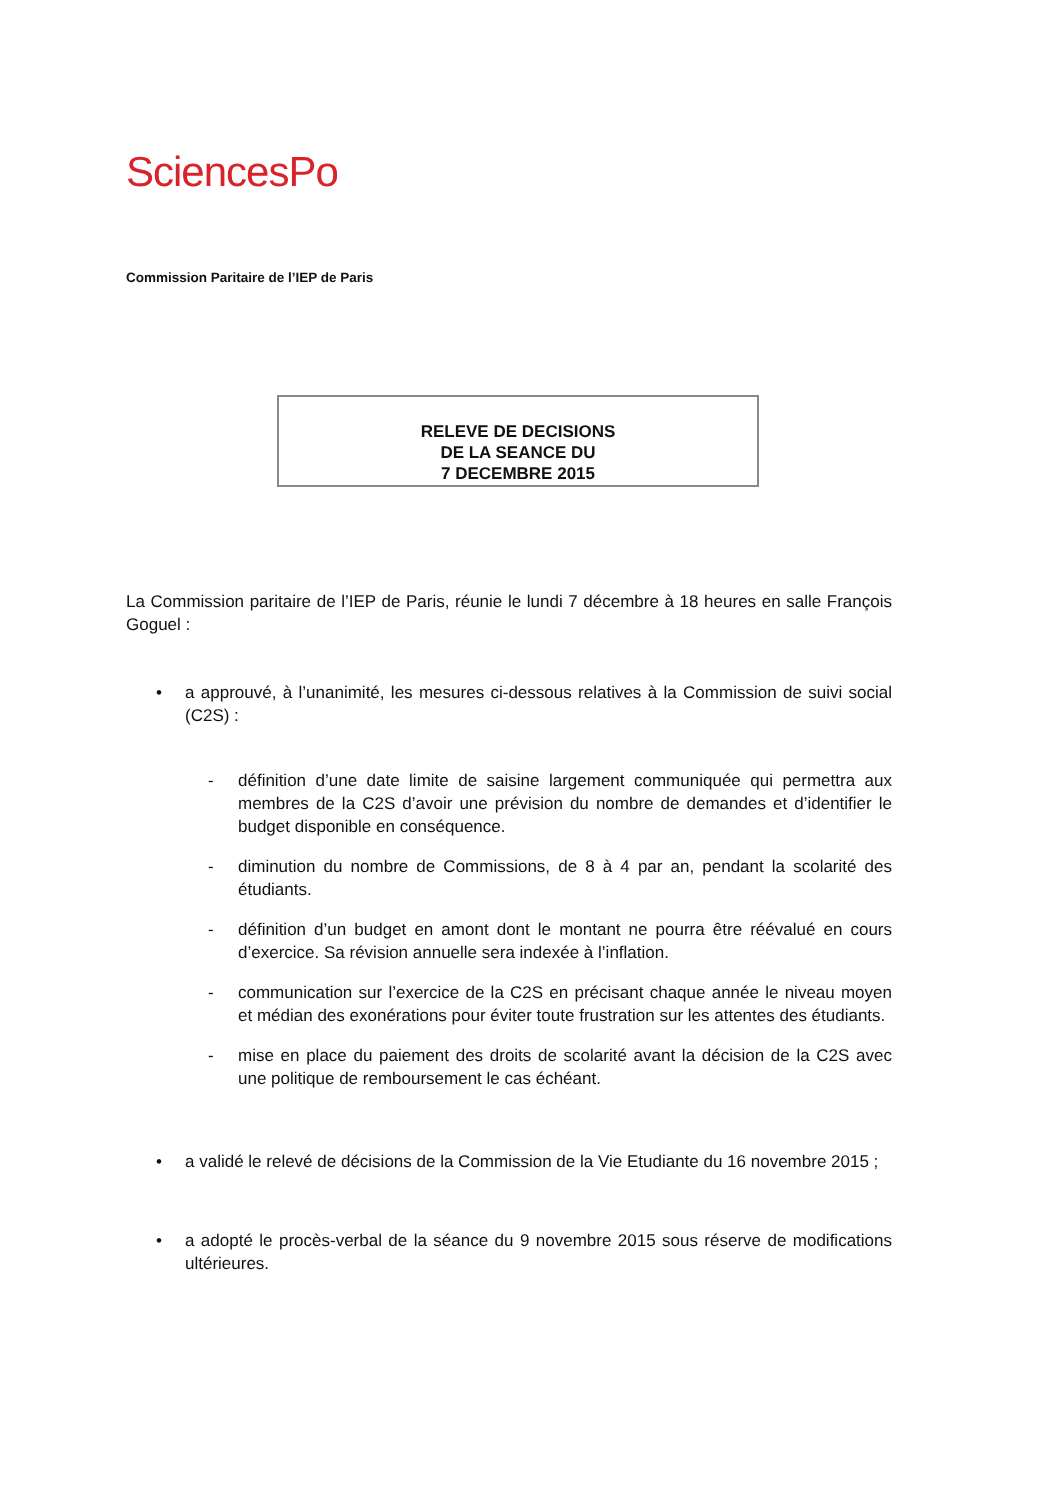SciencesPo
Commission Paritaire de l’IEP de Paris
RELEVE DE DECISIONS
DE LA SEANCE DU
7 DECEMBRE 2015
La Commission paritaire de l’IEP de Paris, réunie le lundi 7 décembre à 18 heures en salle François Goguel :
• a approuvé, à l’unanimité, les mesures ci-dessous relatives à la Commission de suivi social (C2S) :
- définition d’une date limite de saisine largement communiquée qui permettra aux membres de la C2S d’avoir une prévision du nombre de demandes et d’identifier le budget disponible en conséquence.
- diminution du nombre de Commissions, de 8 à 4 par an, pendant la scolarité des étudiants.
- définition d’un budget en amont dont le montant ne pourra être réévalué en cours d’exercice. Sa révision annuelle sera indexée à l’inflation.
- communication sur l’exercice de la C2S en précisant chaque année le niveau moyen et médian des exonérations pour éviter toute frustration sur les attentes des étudiants.
- mise en place du paiement des droits de scolarité avant la décision de la C2S avec une politique de remboursement le cas échéant.
• a validé le relevé de décisions de la Commission de la Vie Etudiante du 16 novembre 2015 ;
• a adopté le procès-verbal de la séance du 9 novembre 2015 sous réserve de modifications ultérieures.